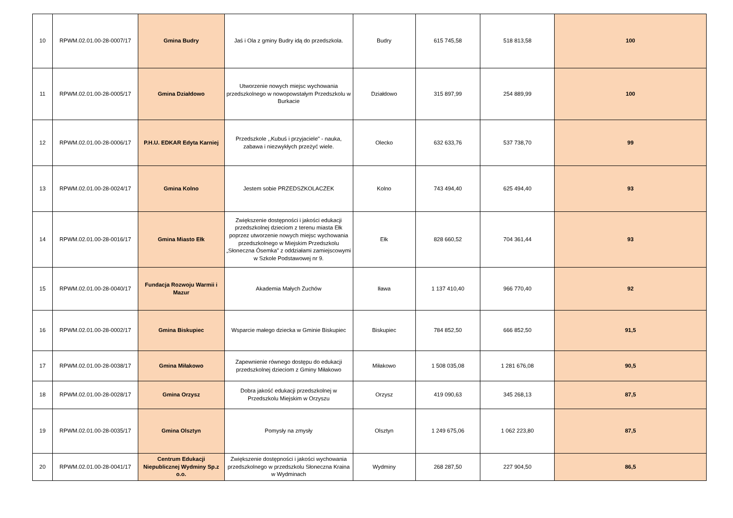| 10 | RPWM.02.01.00-28-0007/17 | Gmina Budry | Jaś i Ola z gminy Budry idą do przedszkola. | Budry | 615 745,58 | 518 813,58 | 100 |
| 11 | RPWM.02.01.00-28-0005/17 | Gmina Działdowo | Utworzenie nowych miejsc wychowania przedszkolnego w nowopowstałym Przedszkolu w Burkacie | Działdowo | 315 897,99 | 254 889,99 | 100 |
| 12 | RPWM.02.01.00-28-0006/17 | P.H.U. EDKAR Edyta Karniej | Przedszkole ,,Kubuś i przyjaciele" - nauka, zabawa i niezwykłych przeżyć wiele. | Olecko | 632 633,76 | 537 738,70 | 99 |
| 13 | RPWM.02.01.00-28-0024/17 | Gmina Kolno | Jestem sobie PRZEDSZKOLACZEK | Kolno | 743 494,40 | 625 494,40 | 93 |
| 14 | RPWM.02.01.00-28-0016/17 | Gmina Miasto Ełk | Zwiększenie dostępności i jakości edukacji przedszkolnej dzieciom z terenu miasta Ełk poprzez utworzenie nowych miejsc wychowania przedszkolnego w Miejskim Przedszkolu „Słoneczna Ósemka” z oddziałami zamiejscowymi w Szkole Podstawowej nr 9. | Ełk | 828 660,52 | 704 361,44 | 93 |
| 15 | RPWM.02.01.00-28-0040/17 | Fundacja Rozwoju Warmii i Mazur | Akademia Małych Zuchów | Iława | 1 137 410,40 | 966 770,40 | 92 |
| 16 | RPWM.02.01.00-28-0002/17 | Gmina Biskupiec | Wsparcie małego dziecka w Gminie Biskupiec | Biskupiec | 784 852,50 | 666 852,50 | 91,5 |
| 17 | RPWM.02.01.00-28-0038/17 | Gmina Miłakowo | Zapewnienie równego dostępu do edukacji przedszkolnej dzieciom z Gminy Miłakowo | Miłakowo | 1 508 035,08 | 1 281 676,08 | 90,5 |
| 18 | RPWM.02.01.00-28-0028/17 | Gmina Orzysz | Dobra jakość edukacji przedszkolnej w Przedszkolu Miejskim w Orzyszu | Orzysz | 419 090,63 | 345 268,13 | 87,5 |
| 19 | RPWM.02.01.00-28-0035/17 | Gmina Olsztyn | Pomysły na zmysły | Olsztyn | 1 249 675,06 | 1 062 223,80 | 87,5 |
| 20 | RPWM.02.01.00-28-0041/17 | Centrum Edukacji Niepublicznej Wydminy Sp.z o.o. | Zwiększenie dostępności i jakości wychowania przedszkolnego w przedszkolu Słoneczna Kraina w Wydminach | Wydminy | 268 287,50 | 227 904,50 | 86,5 |